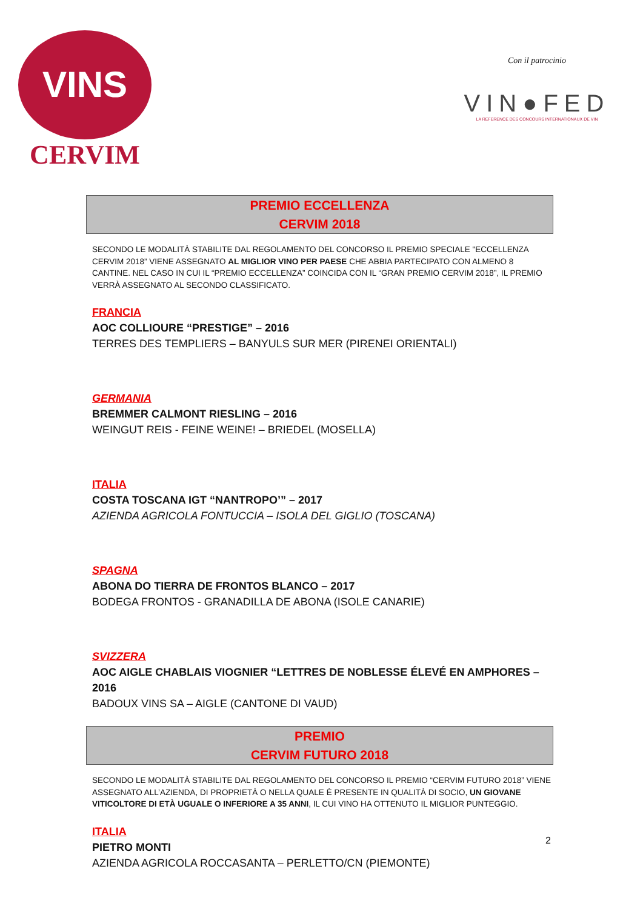VINS
CERVIM
Con il patrocinio
VIN●FED
LA REFERENCE DES CONCOURS INTERNATIONAUX DE VIN
PREMIO ECCELLENZA
CERVIM 2018
SECONDO LE MODALITÀ STABILITE DAL REGOLAMENTO DEL CONCORSO IL PREMIO SPECIALE "ECCELLENZA CERVIM 2018” VIENE ASSEGNATO AL MIGLIOR VINO PER PAESE CHE ABBIA PARTECIPATO CON ALMENO 8 CANTINE. NEL CASO IN CUI IL “PREMIO ECCELLENZA” COINCIDA CON IL “GRAN PREMIO CERVIM 2018”, IL PREMIO VERRÀ ASSEGNATO AL SECONDO CLASSIFICATO.
FRANCIA
AOC COLLIOURE “PRESTIGE” – 2016
TERRES DES TEMPLIERS – BANYULS SUR MER (PIRENEI ORIENTALI)
GERMANIA
BREMMER CALMONT RIESLING – 2016
WEINGUT REIS - FEINE WEINE! – BRIEDEL (MOSELLA)
ITALIA
COSTA TOSCANA IGT “NANTROPO’” – 2017
AZIENDA AGRICOLA FONTUCCIA – ISOLA DEL GIGLIO (TOSCANA)
SPAGNA
ABONA DO TIERRA DE FRONTOS BLANCO – 2017
BODEGA FRONTOS - GRANADILLA DE ABONA (ISOLE CANARIE)
SVIZZERA
AOC AIGLE CHABLAIS VIOGNIER “LETTRES DE NOBLESSE ÉLEVÉ EN AMPHORES – 2016
BADOUX VINS SA – AIGLE (CANTONE DI VAUD)
PREMIO
CERVIM FUTURO 2018
SECONDO LE MODALITÀ STABILITE DAL REGOLAMENTO DEL CONCORSO IL PREMIO “CERVIM FUTURO 2018” VIENE ASSEGNATO ALL’AZIENDA, DI PROPRIETÀ O NELLA QUALE È PRESENTE IN QUALITÀ DI SOCIO, UN GIOVANE VITICOLTORE DI ETÀ UGUALE O INFERIORE A 35 ANNI, IL CUI VINO HA OTTENUTO IL MIGLIOR PUNTEGGIO.
ITALIA
PIETRO MONTI
AZIENDA AGRICOLA ROCCASANTA – PERLETTO/CN (PIEMONTE)
2